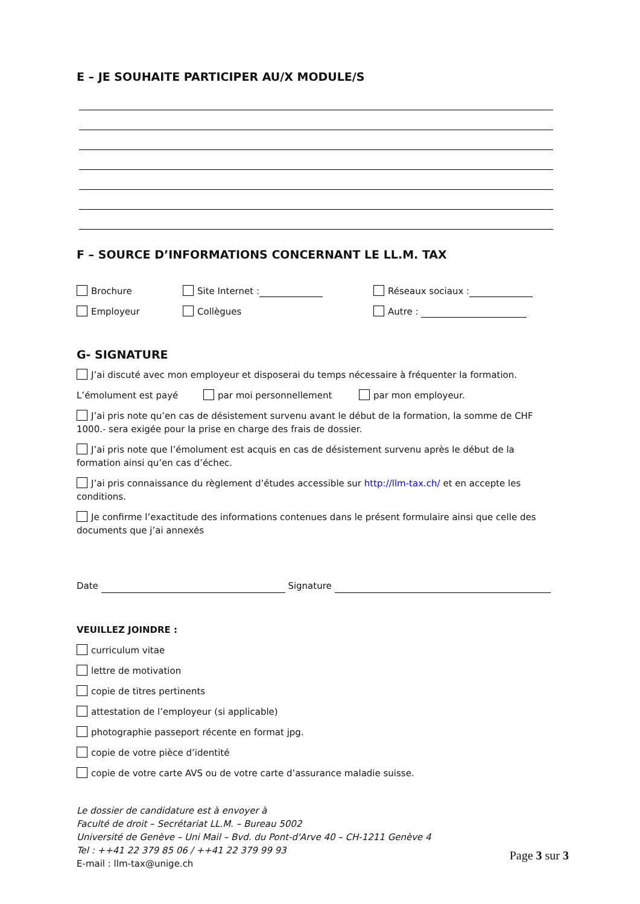E – JE SOUHAITE PARTICIPER AU/X MODULE/S
F – SOURCE D’INFORMATIONS CONCERNANT LE LL.M. TAX
Brochure Site Internet : Réseaux sociaux :
Employeur Collègues Autre :
G- SIGNATURE
J’ai discuté avec mon employeur et disposerai du temps nécessaire à fréquenter la formation.
L’émolument est payé par moi personnellement par mon employeur.
J’ai pris note qu’en cas de désistement survenu avant le début de la formation, la somme de CHF 1000.- sera exigée pour la prise en charge des frais de dossier.
J’ai pris note que l’émolument est acquis en cas de désistement survenu après le début de la formation ainsi qu’en cas d’échec.
J’ai pris connaissance du règlement d’études accessible sur http://llm-tax.ch/ et en accepte les conditions.
Je confirme l’exactitude des informations contenues dans le présent formulaire ainsi que celle des documents que j’ai annexés
Date Signature
VEUILLEZ JOINDRE :
curriculum vitae
lettre de motivation
copie de titres pertinents
attestation de l’employeur (si applicable)
photographie passeport récente en format jpg.
copie de votre pièce d’identité
copie de votre carte AVS ou de votre carte d’assurance maladie suisse.
Le dossier de candidature est à envoyer à
Faculté de droit – Secrétariat LL.M. – Bureau 5002
Université de Genève – Uni Mail – Bvd. du Pont-d'Arve 40 – CH-1211 Genève 4
Tel : ++41 22 379 85 06 / ++41 22 379 99 93
E-mail : llm-tax@unige.ch
Page 3 sur 3